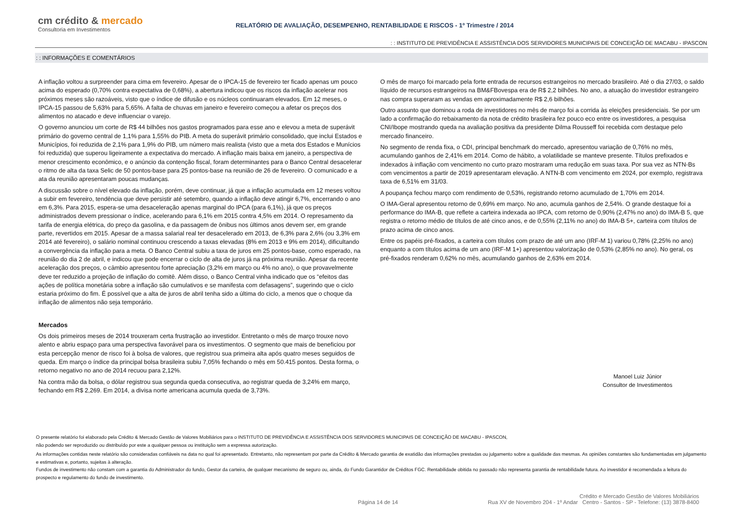cm crédito & mercado
Consultoria em Investimentos
RELATÓRIO DE AVALIAÇÃO, DESEMPENHO, RENTABILIDADE E RISCOS - 1º Trimestre / 2014
: : INSTITUTO DE PREVIDÊNCIA E ASSISTÊNCIA DOS SERVIDORES MUNICIPAIS DE CONCEIÇÃO DE MACABU - IPASCON
: : INFORMAÇÕES E COMENTÁRIOS
A inflação voltou a surpreender para cima em fevereiro. Apesar de o IPCA-15 de fevereiro ter ficado apenas um pouco acima do esperado (0,70% contra expectativa de 0,68%), a abertura indicou que os riscos da inflação acelerar nos próximos meses são razoáveis, visto que o índice de difusão e os núcleos continuaram elevados. Em 12 meses, o IPCA-15 passou de 5,63% para 5,65%. A falta de chuvas em janeiro e fevereiro começou a afetar os preços dos alimentos no atacado e deve influenciar o varejo.
O governo anunciou um corte de R$ 44 bilhões nos gastos programados para esse ano e elevou a meta de superávit primário do governo central de 1,1% para 1,55% do PIB. A meta do superávit primário consolidado, que inclui Estados e Municípios, foi reduzida de 2,1% para 1,9% do PIB, um número mais realista (visto que a meta dos Estados e Munícios foi reduzida) que superou ligeiramente a expectativa do mercado. A inflação mais baixa em janeiro, a perspectiva de menor crescimento econômico, e o anúncio da contenção fiscal, foram determinantes para o Banco Central desacelerar o ritmo de alta da taxa Selic de 50 pontos-base para 25 pontos-base na reunião de 26 de fevereiro. O comunicado e a ata da reunião apresentaram poucas mudanças.
A discussão sobre o nível elevado da inflação, porém, deve continuar, já que a inflação acumulada em 12 meses voltou a subir em fevereiro, tendência que deve persistir até setembro, quando a inflação deve atingir 6,7%, encerrando o ano em 6,3%. Para 2015, espera-se uma desaceleração apenas marginal do IPCA (para 6,1%), já que os preços administrados devem pressionar o índice, acelerando para 6,1% em 2015 contra 4,5% em 2014. O represamento da tarifa de energia elétrica, do preço da gasolina, e da passagem de ônibus nos últimos anos devem ser, em grande parte, revertidos em 2015. Apesar de a massa salarial real ter desacelerado em 2013, de 6,3% para 2,6% (ou 3,3% em 2014 até fevereiro), o salário nominal continuou crescendo a taxas elevadas (8% em 2013 e 9% em 2014), dificultando a convergência da inflação para a meta. O Banco Central subiu a taxa de juros em 25 pontos-base, como esperado, na reunião do dia 2 de abril, e indicou que pode encerrar o ciclo de alta de juros já na próxima reunião. Apesar da recente aceleração dos preços, o câmbio apresentou forte apreciação (3,2% em março ou 4% no ano), o que provavelmente deve ter reduzido a projeção de inflação do comitê. Além disso, o Banco Central vinha indicado que os “efeitos das ações de política monetária sobre a inflação são cumulativos e se manifesta com defasagens”, sugerindo que o ciclo estaria próximo do fim. É possível que a alta de juros de abril tenha sido a última do ciclo, a menos que o choque da inflação de alimentos não seja temporário.
Mercados
Os dois primeiros meses de 2014 trouxeram certa frustração ao investidor. Entretanto o mês de março trouxe novo alento e abriu espaço para uma perspectiva favorável para os investimentos. O segmento que mais de beneficiou por esta percepção menor de risco foi à bolsa de valores, que registrou sua primeira alta após quatro meses seguidos de queda. Em março o índice da principal bolsa brasileira subiu 7,05% fechando o mês em 50.415 pontos. Desta forma, o retorno negativo no ano de 2014 recuou para 2,12%.
Na contra mão da bolsa, o dólar registrou sua segunda queda consecutiva, ao registrar queda de 3,24% em março, fechando em R$ 2,269. Em 2014, a divisa norte americana acumula queda de 3,73%.
O mês de março foi marcado pela forte entrada de recursos estrangeiros no mercado brasileiro. Até o dia 27/03, o saldo líquido de recursos estrangeiros na BM&FBovespa era de R$ 2,2 bilhões. No ano, a atuação do investidor estrangeiro nas compra superaram as vendas em aproximadamente R$ 2,6 bilhões.
Outro assunto que dominou a roda de investidores no mês de março foi a corrida às eleições presidenciais. Se por um lado a confirmação do rebaixamento da nota de crédito brasileira fez pouco eco entre os investidores, a pesquisa CNI/Ibope mostrando queda na avaliação positiva da presidente Dilma Rousseff foi recebida com destaque pelo mercado financeiro.
No segmento de renda fixa, o CDI, principal benchmark do mercado, apresentou variação de 0,76% no mês, acumulando ganhos de 2,41% em 2014. Como de hábito, a volatilidade se manteve presente. Títulos prefixados e indexados à inflação com vencimento no curto prazo mostraram uma redução em suas taxa. Por sua vez as NTN-Bs com vencimentos a partir de 2019 apresentaram elevação. A NTN-B com vencimento em 2024, por exemplo, registrava taxa de 6,51% em 31/03.
A poupança fechou março com rendimento de 0,53%, registrando retorno acumulado de 1,70% em 2014.
O IMA-Geral apresentou retorno de 0,69% em março. No ano, acumula ganhos de 2,54%. O grande destaque foi a performance do IMA-B, que reflete a carteira indexada ao IPCA, com retorno de 0,90% (2,47% no ano) do IMA-B 5, que registra o retorno médio de títulos de até cinco anos, e de 0,55% (2,11% no ano) do IMA-B 5+, carteira com títulos de prazo acima de cinco anos.
Entre os papéis pré-fixados, a carteira com títulos com prazo de até um ano (IRF-M 1) variou 0,78% (2,25% no ano) enquanto a com títulos acima de um ano (IRF-M 1+) apresentou valorização de 0,53% (2,85% no ano). No geral, os pré-fixados renderam 0,62% no mês, acumulando ganhos de 2,63% em 2014.
Manoel Luiz Júnior
Consultor de Investimentos
O presente relatório foi elaborado pela Crédito & Mercado Gestão de Valores Mobiliários para o INSTITUTO DE PREVIDÊNCIA E ASSISTÊNCIA DOS SERVIDORES MUNICIPAIS DE CONCEIÇÃO DE MACABU - IPASCON,
não podendo ser reproduzido ou distribuído por este a qualquer pessoa ou instituição sem a expressa autorização.
As informações contidas neste relatório são consideradas confiáveis na data no qual foi apresentado. Entretanto, não representam por parte da Crédito & Mercado garantia de exatidão das informações prestadas ou julgamento sobre a qualidade das mesmas. As opiniões constantes são fundamentadas em julgamento e estimativas e, portanto, sujeitas à alteração.
Fundos de investimento não constam com a garantia do Administrador do fundo, Gestor da carteira, de qualquer mecanismo de seguro ou, ainda, do Fundo Garantidor de Créditos FGC. Rentabilidade obitida no passado não representa garantia de rentabilidade futura. Ao investidor é recomendada a leitura do prospecto e regulamento do fundo de investimento.
Página 14 de 14
Crédito e Mercado Gestão de Valores Mobiliários
Rua XV de Novembro 204 - 1º Andar Centro - Santos - SP - Telefone: (13) 3878-8400